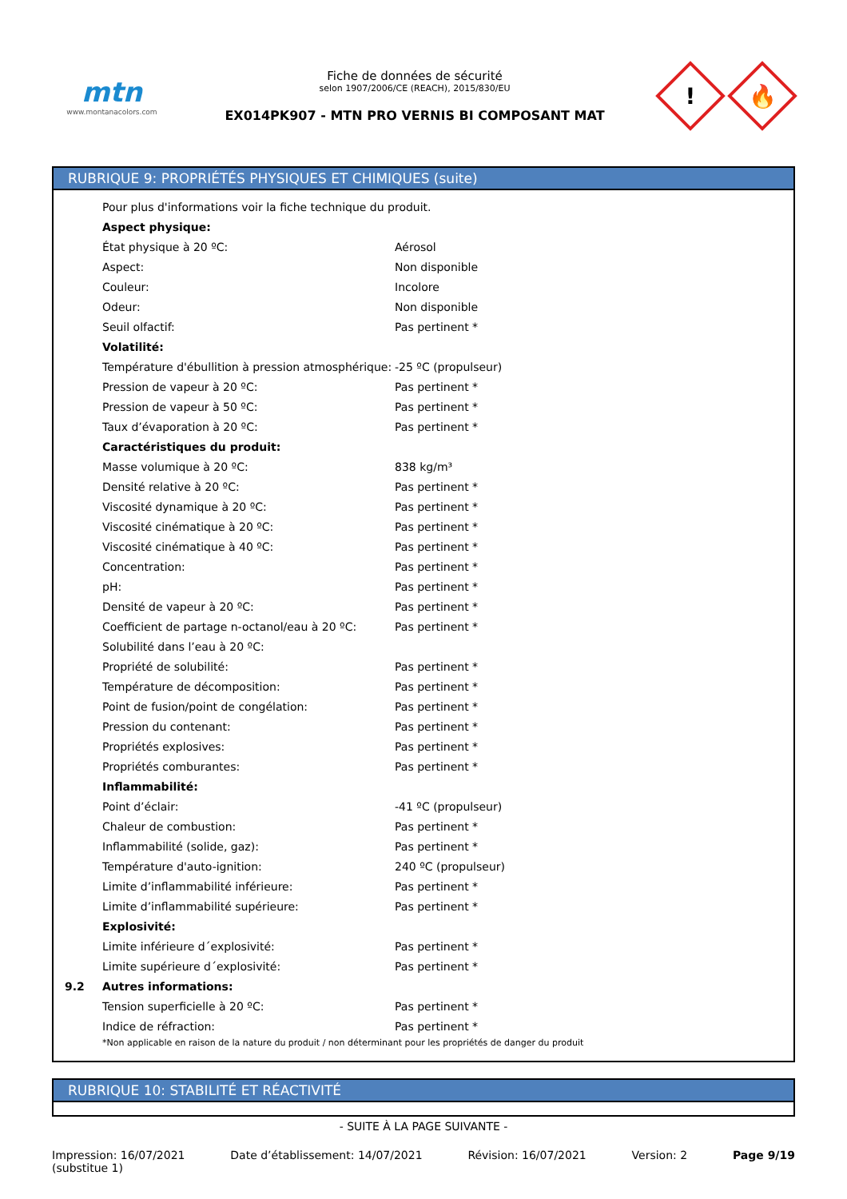mtn
www.montanacolors.com
Fiche de données de sécurité
selon 1907/2006/CE (REACH), 2015/830/EU
EX014PK907 - MTN PRO VERNIS BI COMPOSANT MAT
!
🔥
RUBRIQUE 9: PROPRIÉTÉS PHYSIQUES ET CHIMIQUES (suite)
| | Pour plus d'informations voir la fiche technique du produit. | |
| | Aspect physique: | |
| | État physique à 20 ºC: | Aérosol |
| | Aspect: | Non disponible |
| | Couleur: | Incolore |
| | Odeur: | Non disponible |
| | Seuil olfactif: | Pas pertinent * |
| | Volatilité: | |
| | Température d'ébullition à pression atmosphérique: | -25 ºC (propulseur) |
| | Pression de vapeur à 20 ºC: | Pas pertinent * |
| | Pression de vapeur à 50 ºC: | Pas pertinent * |
| | Taux d’évaporation à 20 ºC: | Pas pertinent * |
| | Caractéristiques du produit: | |
| | Masse volumique à 20 ºC: | 838 kg/m³ |
| | Densité relative à 20 ºC: | Pas pertinent * |
| | Viscosité dynamique à 20 ºC: | Pas pertinent * |
| | Viscosité cinématique à 20 ºC: | Pas pertinent * |
| | Viscosité cinématique à 40 ºC: | Pas pertinent * |
| | Concentration: | Pas pertinent * |
| | pH: | Pas pertinent * |
| | Densité de vapeur à 20 ºC: | Pas pertinent * |
| | Coefficient de partage n-octanol/eau à 20 ºC: | Pas pertinent * |
| | Solubilité dans l’eau à 20 ºC: | |
| | Propriété de solubilité: | Pas pertinent * |
| | Température de décomposition: | Pas pertinent * |
| | Point de fusion/point de congélation: | Pas pertinent * |
| | Pression du contenant: | Pas pertinent * |
| | Propriétés explosives: | Pas pertinent * |
| | Propriétés comburantes: | Pas pertinent * |
| | Inflammabilité: | |
| | Point d’éclair: | -41 ºC (propulseur) |
| | Chaleur de combustion: | Pas pertinent * |
| | Inflammabilité (solide, gaz): | Pas pertinent * |
| | Température d'auto-ignition: | 240 ºC (propulseur) |
| | Limite d’inflammabilité inférieure: | Pas pertinent * |
| | Limite d’inflammabilité supérieure: | Pas pertinent * |
| | Explosivité: | |
| | Limite inférieure d´explosivité: | Pas pertinent * |
| | Limite supérieure d´explosivité: | Pas pertinent * |
| 9.2 | Autres informations: | |
| | Tension superficielle à 20 ºC: | Pas pertinent * |
| | Indice de réfraction: | Pas pertinent * |
| | *Non applicable en raison de la nature du produit / non déterminant pour les propriétés de danger du produit | |
RUBRIQUE 10: STABILITÉ ET RÉACTIVITÉ
- SUITE À LA PAGE SUIVANTE -
Impression: 16/07/2021
(substitue 1)
Date d’établissement: 14/07/2021
Révision: 16/07/2021 Version: 2 Page 9/19